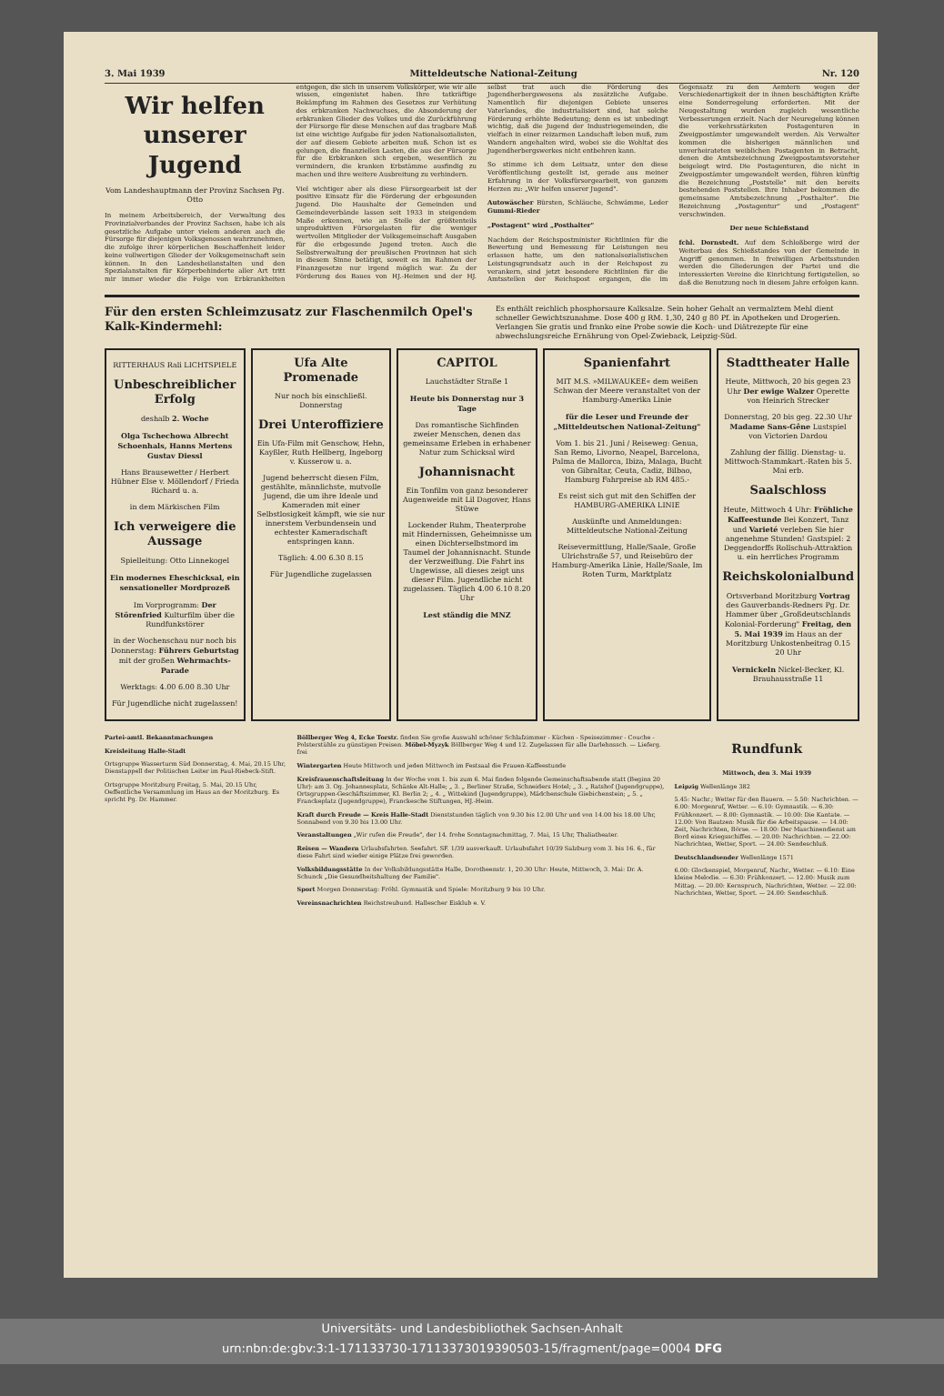3. Mai 1939 Mitteldeutsche National-Zeitung Nr. 120
Wir helfen unserer Jugend
Vom Landeshauptmann der Provinz Sachsen Pg. Otto
In meinem Arbeitsbereich, der Verwaltung des Provinzialverbandes der Provinz Sachsen, habe ich als gesetzliche Aufgabe unter vielem anderen auch die Fürsorge für diejenigen Volksgenossen wahrzunehmen, die zufolge ihrer körperlichen Beschaffenheit leider keine vollwertigen Glieder der Volksgemeinschaft sein können. In den Landesheilanstalten und den Spezialanstalten für Körperbehinderte aller Art tritt mir immer wieder die Folge von Erbkrankheiten entgegen, die sich in unserem Volkskörper, wie wir alle wissen, eingenistet haben. Ihre tatkräftige Bekämpfung im Rahmen des Gesetzes zur Verhütung des erbkranken Nachwuchses, die Absonderung der erbkranken Glieder des Volkes und die Zurückführung der Fürsorge für diese Menschen auf das tragbare Maß ist eine wichtige Aufgabe für jeden Nationalsozialisten, der auf diesem Gebiete arbeiten muß. Schon ist es gelungen, die finanziellen Lasten, die aus der Fürsorge für die Erbkranken sich ergeben, wesentlich zu vermindern, die kranken Erbstämme ausfindig zu machen und ihre weitere Ausbreitung zu verhindern.
Viel wichtiger aber als diese Fürsorgearbeit ist der positive Einsatz für die Förderung der erbgesunden Jugend. Die Haushalte der Gemeinden und Gemeindeverbände lassen seit 1933 in steigendem Maße erkennen, wie an Stelle der größtenteils unproduktiven Fürsorgelasten für die weniger wertvollen Mitglieder der Volksgemeinschaft Ausgaben für die erbgesunde Jugend treten. Auch die Selbstverwaltung der preußischen Provinzen hat sich in diesem Sinne betätigt, soweit es im Rahmen der Finanzgesetze nur irgend möglich war. Zu der Förderung des Baues von HJ.-Heimen und der HJ. selbst trat auch die Förderung des Jugendherbergswesens als zusätzliche Aufgabe. Namentlich für diejenigen Gebiete unseres Vaterlandes, die industrialisiert sind, hat solche Förderung erhöhte Bedeutung; denn es ist unbedingt wichtig, daß die Jugend der Industriegemeinden, die vielfach in einer reizarmen Landschaft leben muß, zum Wandern angehalten wird, wobei sie die Wohltat des Jugendherbergswerkes nicht entbehren kann.
So stimme ich dem Leitsatz, unter den diese Veröffentlichung gestellt ist, gerade aus meiner Erfahrung in der Volksfürsorgearbeit, von ganzem Herzen zu: „Wir helfen unserer Jugend".
Autowäscher Bürsten, Schläuche, Schwämme, Leder Gummi-Rieder
„Postagent" wird „Posthalter"
Nachdem der Reichspostminister Richtlinien für die Bewertung und Bemessung für Leistungen neu erlassen hatte, um den nationalsozialistischen Leistungsgrundsatz auch in der Reichspost zu verankern, sind jetzt besondere Richtlinien für die Amtsstellen der Reichspost ergangen, die im Gegensatz zu den Aemtern wegen der Verschiedenartigkeit der in ihnen beschäftigten Kräfte eine Sonderregelung erforderten. Mit der Neugestaltung wurden zugleich wesentliche Verbesserungen erzielt. Nach der Neuregelung können die verkehrsstärksten Postagenturen in Zweigpostämter umgewandelt werden. Als Verwalter kommen die bisherigen männlichen und unverheirateten weiblichen Postagenten in Betracht, denen die Amtsbezeichnung Zweigpostamtsvorsteher beigelegt wird. Die Postagenturen, die nicht in Zweigpostämter umgewandelt werden, führen künftig die Bezeichnung „Poststelle" mit den bereits bestehenden Poststellen. Ihre Inhaber bekommen die gemeinsame Amtsbezeichnung „Posthalter". Die Bezeichnung „Postagentur" und „Postagent" verschwinden.
Der neue Schießstand
fchl. Dornstedt. Auf dem Schloßberge wird der Weiterbau des Schießstandes von der Gemeinde in Angriff genommen. In freiwilligen Arbeitsstunden werden die Gliederungen der Partei und die interessierten Vereine die Einrichtung fertigstellen, so daß die Benutzung noch in diesem Jahre erfolgen kann.
Für den ersten Schleimzusatz zur Flaschenmilch Opel's Kalk-Kindermehl: Es enthält reichlich phosphorsaure Kalksalze. Sein hoher Gehalt an vermalztem Mehl dient schneller Gewichtszunahme. Dose 400 g RM. 1,30, 240 g 80 Pf. in Apotheken und Drogerien. Verlangen Sie gratis und franko eine Probe sowie die Koch- und Diätrezepte für eine abwechslungsreiche Ernährung von Opel-Zwieback, Leipzig-Süd.
RITTERHAUS Rali LICHTSPIELE
Unbeschreiblicher Erfolg
deshalb 2. Woche
Olga Tschechowa Albrecht Schoenhals, Hanns Mertens Gustav Diessl
Hans Brausewetter / Herbert Hübner Else v. Möllendorf / Frieda Richard u. a.
in dem Märkischen Film
Ich verweigere die Aussage
Spielleitung: Otto Linnekogel
Ein modernes Eheschicksal, ein sensationeller Mordprozeß
Im Vorprogramm: Der Störenfried Kulturfilm über die Rundfunkstörer
in der Wochenschau nur noch bis Donnerstag: Führers Geburtstag mit der großen Wehrmachts-Parade
Werktags: 4.00 6.00 8.30 Uhr
Für Jugendliche nicht zugelassen!
Ufa Alte Promenade
Nur noch bis einschließl. Donnerstag
Drei Unteroffiziere
Ein Ufa-Film mit Genschow, Hehn, Kayßler, Ruth Hellberg, Ingeborg v. Kusserow u. a.
Jugend beherrscht diesen Film, gestählte, männlichste, mutvolle Jugend, die um ihre Ideale und Kameraden mit einer Selbstlosigkeit kämpft, wie sie nur innerstem Verbundensein und echtester Kameradschaft entspringen kann.
Täglich: 4.00 6.30 8.15
Für Jugendliche zugelassen
CAPITOL
Lauchstädter Straße 1
Heute bis Donnerstag nur 3 Tage
Das romantische Sichfinden zweier Menschen, denen das gemeinsame Erleben in erhabener Natur zum Schicksal wird
Johannisnacht
Ein Tonfilm von ganz besonderer Augenweide mit Lil Dagover, Hans Stüwe
Lockender Ruhm, Theaterprobe mit Hindernissen, Geheimnisse um einen Dichterselbstmord im Taumel der Johannisnacht. Stunde der Verzweiflung. Die Fahrt ins Ungewisse, all dieses zeigt uns dieser Film. Jugendliche nicht zugelassen. Täglich 4.00 6.10 8.20 Uhr
Lest ständig die MNZ
Spanienfahrt
MIT M.S. »MILWAUKEE« dem weißen Schwan der Meere veranstaltet von der Hamburg-Amerika Linie
für die Leser und Freunde der „Mitteldeutschen National-Zeitung"
Vom 1. bis 21. Juni / Reiseweg: Genua, San Remo, Livorno, Neapel, Barcelona, Palma de Mallorca, Ibiza, Malaga, Bucht von Gibraltar, Ceuta, Cadiz, Bilbao, Hamburg Fahrpreise ab RM 485.-
Es reist sich gut mit den Schiffen der HAMBURG-AMERIKA LINIE
Auskünfte und Anmeldungen: Mitteldeutsche National-Zeitung
Reisevermittlung, Halle/Saale, Große Ulrichstraße 57, und Reisebüro der Hamburg-Amerika Linie, Halle/Saale, Im Roten Turm, Marktplatz
Stadttheater Halle
Heute, Mittwoch, 20 bis gegen 23 Uhr Der ewige Walzer Operette von Heinrich Strecker
Donnerstag, 20 bis geg. 22.30 Uhr Madame Sans-Gêne Lustspiel von Victorien Dardou
Zahlung der fällig. Dienstag- u. Mittwoch-Stammkart.-Raten bis 5. Mai erb.
Saalschloss
Heute, Mittwoch 4 Uhr: Fröhliche Kaffeestunde Bei Konzert, Tanz und Varieté verleben Sie hier angenehme Stunden! Gastspiel: 2 Deggendorffs Rollschuh-Attraktion u. ein herrliches Programm
Reichskolonialbund
Ortsverband Moritzburg Vortrag des Gauverbands-Redners Pg. Dr. Hammer über „Großdeutschlands Kolonial-Forderung" Freitag, den 5. Mai 1939 im Haus an der Moritzburg Unkostenbeitrag 0.15 20 Uhr
Vernickeln Nickel-Becker, Kl. Brauhausstraße 11
Partei-amtl. Bekanntmachungen
Kreisleitung Halle-Stadt
Ortsgruppe Wasserturm Süd Donnerstag, 4. Mai, 20.15 Uhr, Dienstappell der Politischen Leiter im Paul-Riebeck-Stift.
Ortsgruppe Moritzburg Freitag, 5. Mai, 20.15 Uhr, Oeffentliche Versammlung im Haus an der Moritzburg. Es spricht Pg. Dr. Hammer.
Böllberger Weg 4, Ecke Torstr. finden Sie große Auswahl schöner Schlafzimmer - Küchen - Speisezimmer - Couche - Polsterstühle zu günstigen Preisen. Möbel-Myzyk Böllberger Weg 4 und 12. Zugelassen für alle Darlehnssch. — Lieferg. frei
Wintergarten Heute Mittwoch und jeden Mittwoch im Festsaal die Frauen-Kaffeestunde
Kreisfrauenschaftsleitung In der Woche vom 1. bis zum 6. Mai finden folgende Gemeinschaftsabende statt (Beginn 20 Uhr): am 3. Og. Johannesplatz, Schänke Alt-Halle; „ 3. „ Berliner Straße, Schneiders Hotel; „ 3. „ Ratshof (Jugendgruppe), Ortsgruppen-Geschäftszimmer, Kl. Berlin 2; „ 4. „ Wittekind (Jugendgruppe), Mädchenschule Giebichenstein; „ 5. „ Franckeplatz (Jugendgruppe), Franckesche Stiftungen, HJ.-Heim.
Kraft durch Freude — Kreis Halle-Stadt Dienststunden täglich von 9.30 bis 12.00 Uhr und von 14.00 bis 18.00 Uhr, Sonnabend von 9.30 bis 13.00 Uhr.
Veranstaltungen „Wir rufen die Freude", der 14. frohe Sonntagnachmittag, 7. Mai, 15 Uhr, Thaliatheater.
Reisen — Wandern Urlaubsfahrten. Seefahrt. SF. 1/39 ausverkauft. Urlaubsfahrt 10/39 Salzburg vom 3. bis 16. 6., für diese Fahrt sind wieder einige Plätze frei geworden.
Volksbildungsstätte In der Volksbildungsstätte Halle, Dorotheenstr. 1, 20.30 Uhr: Heute, Mittwoch, 3. Mai: Dr. A. Schunck „Die Gesundheitshaltung der Familie".
Sport Morgen Donnerstag: Fröhl. Gymnastik und Spiele: Moritzburg 9 bis 10 Uhr.
Vereinsnachrichten Reichstreubund. Hallescher Eisklub e. V.
Rundfunk
Mittwoch, den 3. Mai 1939
Leipzig Wellenlänge 382
5.45: Nachr.; Wetter für den Bauern. — 5.50: Nachrichten. — 6.00: Morgenruf, Wetter. — 6.10: Gymnastik. — 6.30: Frühkonzert. — 8.00: Gymnastik. — 10.00: Die Kantate. — 12.00: Von Bautzen: Musik für die Arbeitspause. — 14.00: Zeit, Nachrichten, Börse. — 18.00: Der Maschinendienst am Bord eines Kriegsschiffes. — 20.00: Nachrichten. — 22.00: Nachrichten, Wetter, Sport. — 24.00: Sendeschluß.
Deutschlandsender Wellenlänge 1571
6.00: Glockenspiel, Morgenruf, Nachr., Wetter. — 6.10: Eine kleine Melodie. — 6.30: Frühkonzert. — 12.00: Musik zum Mittag. — 20.00: Kernspruch, Nachrichten, Wetter. — 22.00: Nachrichten, Wetter, Sport. — 24.00: Sendeschluß.
Universitäts- und Landesbibliothek Sachsen-Anhalt
urn:nbn:de:gbv:3:1-171133730-17113373019390503-15/fragment/page=0004 DFG